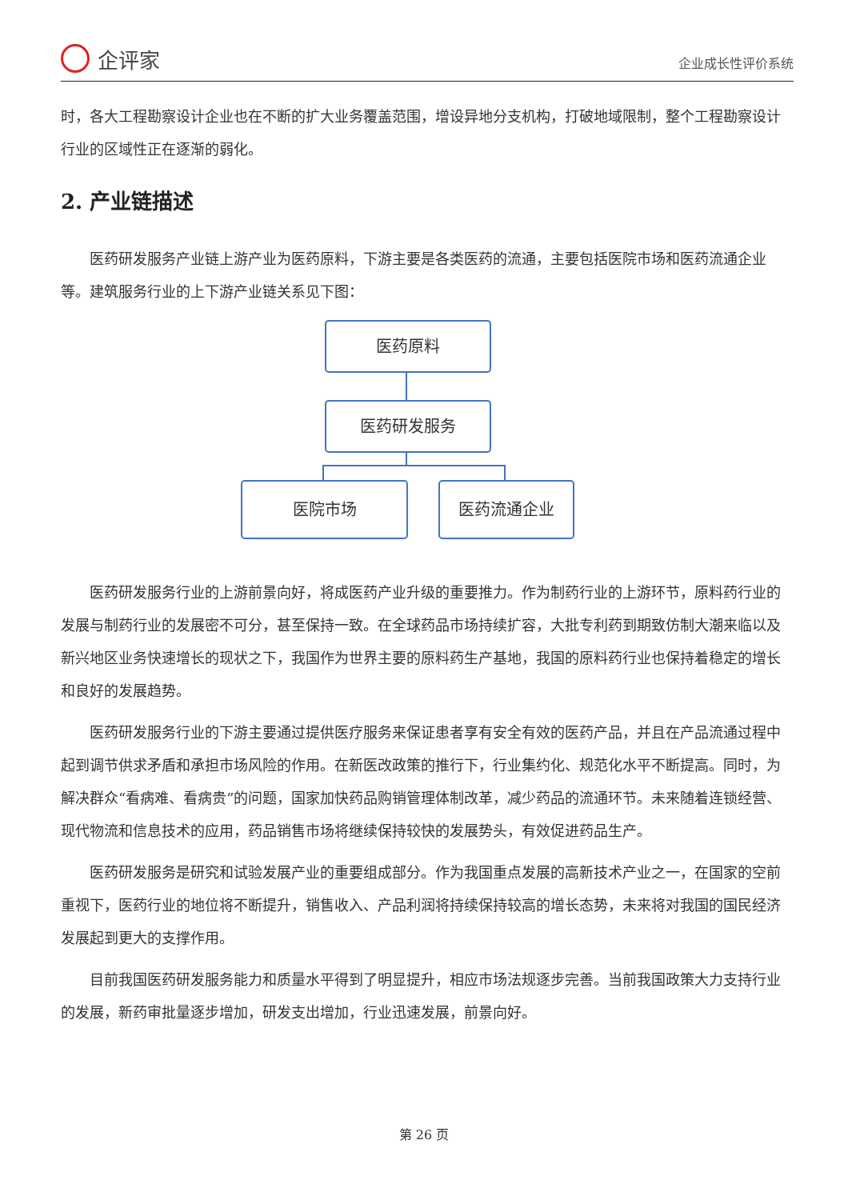企评家
企业成长性评价系统
时，各大工程勘察设计企业也在不断的扩大业务覆盖范围，增设异地分支机构，打破地域限制，整个工程勘察设计行业的区域性正在逐渐的弱化。
2. 产业链描述
医药研发服务产业链上游产业为医药原料，下游主要是各类医药的流通，主要包括医院市场和医药流通企业等。建筑服务行业的上下游产业链关系见下图：
医药原料
医药研发服务
医院市场 医药流通企业
医药研发服务行业的上游前景向好，将成医药产业升级的重要推力。作为制药行业的上游环节，原料药行业的发展与制药行业的发展密不可分，甚至保持一致。在全球药品市场持续扩容，大批专利药到期致仿制大潮来临以及新兴地区业务快速增长的现状之下，我国作为世界主要的原料药生产基地，我国的原料药行业也保持着稳定的增长和良好的发展趋势。
医药研发服务行业的下游主要通过提供医疗服务来保证患者享有安全有效的医药产品，并且在产品流通过程中起到调节供求矛盾和承担市场风险的作用。在新医改政策的推行下，行业集约化、规范化水平不断提高。同时，为解决群众“看病难、看病贵”的问题，国家加快药品购销管理体制改革，减少药品的流通环节。未来随着连锁经营、现代物流和信息技术的应用，药品销售市场将继续保持较快的发展势头，有效促进药品生产。
医药研发服务是研究和试验发展产业的重要组成部分。作为我国重点发展的高新技术产业之一，在国家的空前重视下，医药行业的地位将不断提升，销售收入、产品利润将持续保持较高的增长态势，未来将对我国的国民经济发展起到更大的支撑作用。
目前我国医药研发服务能力和质量水平得到了明显提升，相应市场法规逐步完善。当前我国政策大力支持行业的发展，新药审批量逐步增加，研发支出增加，行业迅速发展，前景向好。
第 26 页